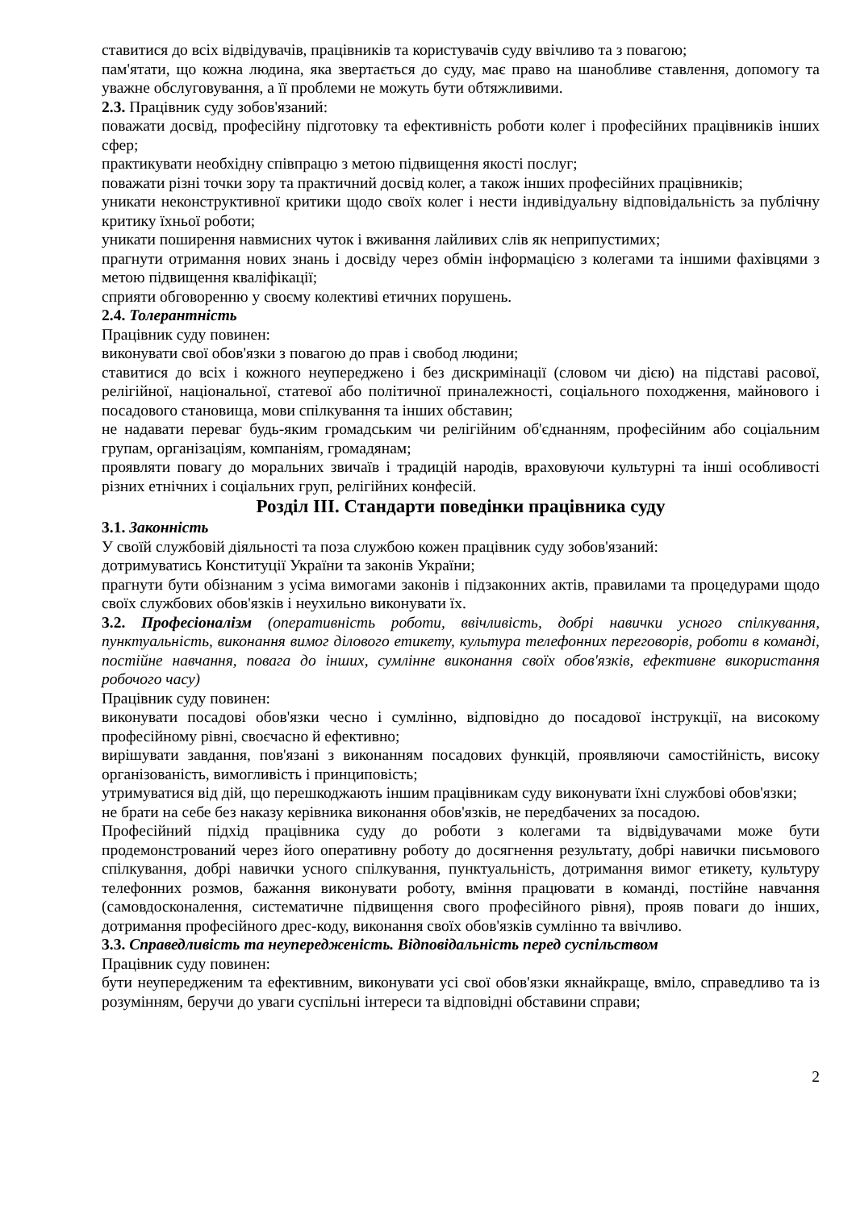ставитися до всіх відвідувачів, працівників та користувачів суду ввічливо та з повагою;
пам'ятати, що кожна людина, яка звертається до суду, має право на шанобливе ставлення, допомогу та уважне обслуговування, а її проблеми не можуть бути обтяжливими.
2.3. Працівник суду зобов'язаний:
поважати досвід, професійну підготовку та ефективність роботи колег і професійних працівників інших сфер;
практикувати необхідну співпрацю з метою підвищення якості послуг;
поважати різні точки зору та практичний досвід колег, а також інших професійних працівників;
уникати неконструктивної критики щодо своїх колег і нести індивідуальну відповідальність за публічну критику їхньої роботи;
уникати поширення навмисних чуток і вживання лайливих слів як неприпустимих;
прагнути отримання нових знань і досвіду через обмін інформацією з колегами та іншими фахівцями з метою підвищення кваліфікації;
сприяти обговоренню у своєму колективі етичних порушень.
2.4. Толерантність
Працівник суду повинен:
виконувати свої обов'язки з повагою до прав і свобод людини;
ставитися до всіх і кожного неупереджено і без дискримінації (словом чи дією) на підставі расової, релігійної, національної, статевої або політичної приналежності, соціального походження, майнового і посадового становища, мови спілкування та інших обставин;
не надавати переваг будь-яким громадським чи релігійним об'єднанням, професійним або соціальним групам, організаціям, компаніям, громадянам;
проявляти повагу до моральних звичаїв і традицій народів, враховуючи культурні та інші особливості різних етнічних і соціальних груп, релігійних конфесій.
Розділ ІІІ. Стандарти поведінки працівника суду
3.1. Законність
У своїй службовій діяльності та поза службою кожен працівник суду зобов'язаний:
дотримуватись Конституції України та законів України;
прагнути бути обізнаним з усіма вимогами законів і підзаконних актів, правилами та процедурами щодо своїх службових обов'язків і неухильно виконувати їх.
3.2. Професіоналізм (оперативність роботи, ввічливість, добрі навички усного спілкування, пунктуальність, виконання вимог ділового етикету, культура телефонних переговорів, роботи в команді, постійне навчання, повага до інших, сумлінне виконання своїх обов'язків, ефективне використання робочого часу)
Працівник суду повинен:
виконувати посадові обов'язки чесно і сумлінно, відповідно до посадової інструкції, на високому професійному рівні, своєчасно й ефективно;
вирішувати завдання, пов'язані з виконанням посадових функцій, проявляючи самостійність, високу організованість, вимогливість і принциповість;
утримуватися від дій, що перешкоджають іншим працівникам суду виконувати їхні службові обов'язки;
не брати на себе без наказу керівника виконання обов'язків, не передбачених за посадою.
Професійний підхід працівника суду до роботи з колегами та відвідувачами може бути продемонстрований через його оперативну роботу до досягнення результату, добрі навички письмового спілкування, добрі навички усного спілкування, пунктуальність, дотримання вимог етикету, культуру телефонних розмов, бажання виконувати роботу, вміння працювати в команді, постійне навчання (самовдосконалення, систематичне підвищення свого професійного рівня), прояв поваги до інших, дотримання професійного дрес-коду, виконання своїх обов'язків сумлінно та ввічливо.
3.3. Справедливість та неупередженість. Відповідальність перед суспільством
Працівник суду повинен:
бути неупередженим та ефективним, виконувати усі свої обов'язки якнайкраще, вміло, справедливо та із розумінням, беручи до уваги суспільні інтереси та відповідні обставини справи;
2